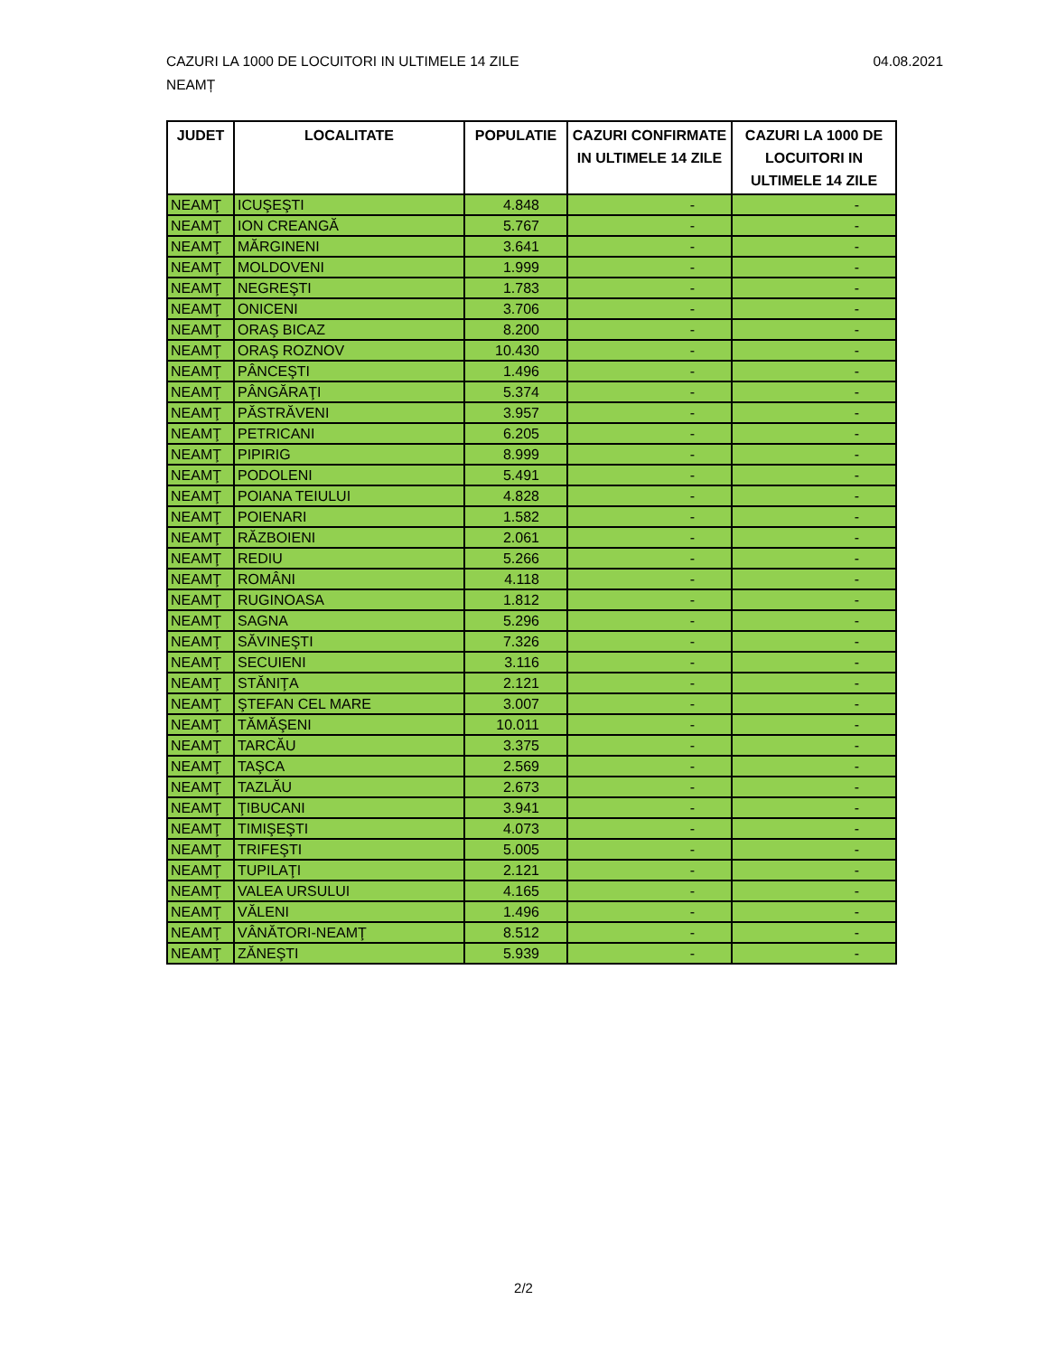04.08.2021 CAZURI LA 1000 DE LOCUITORI IN ULTIMELE 14 ZILE
NEAMȚ
| JUDET | LOCALITATE | POPULATIE | CAZURI CONFIRMATE IN ULTIMELE 14 ZILE | CAZURI LA 1000 DE LOCUITORI IN ULTIMELE 14 ZILE |
| --- | --- | --- | --- | --- |
| NEAMŢ | ICUŞEŞTI | 4.848 | - | - |
| NEAMŢ | ION CREANGĂ | 5.767 | - | - |
| NEAMŢ | MĂRGINENI | 3.641 | - | - |
| NEAMŢ | MOLDOVENI | 1.999 | - | - |
| NEAMŢ | NEGREŞTI | 1.783 | - | - |
| NEAMŢ | ONICENI | 3.706 | - | - |
| NEAMŢ | ORAŞ BICAZ | 8.200 | - | - |
| NEAMŢ | ORAŞ ROZNOV | 10.430 | - | - |
| NEAMŢ | PÂNCEŞTI | 1.496 | - | - |
| NEAMŢ | PÂNGĂRAŢI | 5.374 | - | - |
| NEAMŢ | PĂSTRĂVENI | 3.957 | - | - |
| NEAMŢ | PETRICANI | 6.205 | - | - |
| NEAMŢ | PIPIRIG | 8.999 | - | - |
| NEAMŢ | PODOLENI | 5.491 | - | - |
| NEAMŢ | POIANA TEIULUI | 4.828 | - | - |
| NEAMŢ | POIENARI | 1.582 | - | - |
| NEAMŢ | RĂZBOIENI | 2.061 | - | - |
| NEAMŢ | REDIU | 5.266 | - | - |
| NEAMŢ | ROMÂNI | 4.118 | - | - |
| NEAMŢ | RUGINOASA | 1.812 | - | - |
| NEAMŢ | SAGNA | 5.296 | - | - |
| NEAMŢ | SĂVINEŞTI | 7.326 | - | - |
| NEAMŢ | SECUIENI | 3.116 | - | - |
| NEAMŢ | STĂNIŢA | 2.121 | - | - |
| NEAMŢ | ŞTEFAN CEL MARE | 3.007 | - | - |
| NEAMŢ | TĂMĂŞENI | 10.011 | - | - |
| NEAMŢ | TARCĂU | 3.375 | - | - |
| NEAMŢ | TAŞCA | 2.569 | - | - |
| NEAMŢ | TAZLĂU | 2.673 | - | - |
| NEAMŢ | ŢIBUCANI | 3.941 | - | - |
| NEAMŢ | TIMIŞEŞTI | 4.073 | - | - |
| NEAMŢ | TRIFEŞTI | 5.005 | - | - |
| NEAMŢ | TUPILAŢI | 2.121 | - | - |
| NEAMŢ | VALEA URSULUI | 4.165 | - | - |
| NEAMŢ | VĂLENI | 1.496 | - | - |
| NEAMŢ | VÂNĂTORI-NEAMŢ | 8.512 | - | - |
| NEAMŢ | ZĂNEŞTI | 5.939 | - | - |
2/2